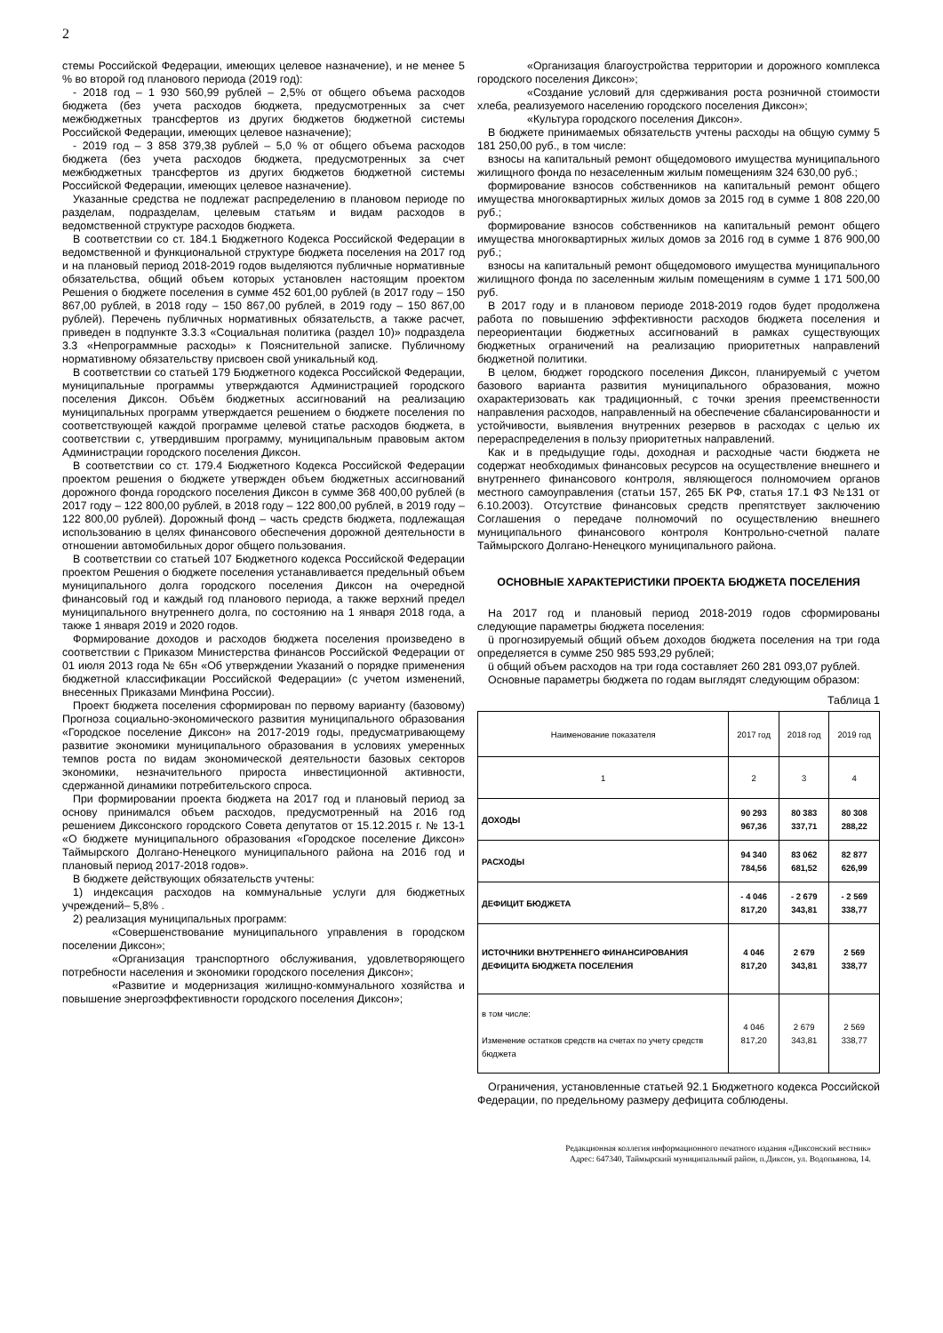2
стемы Российской Федерации, имеющих целевое назначение), и не менее 5 % во второй год планового периода (2019 год):
- 2018 год – 1 930 560,99 рублей – 2,5% от общего объема расходов бюджета (без учета расходов бюджета, предусмотренных за счет межбюджетных трансфертов из других бюджетов бюджетной системы Российской Федерации, имеющих целевое назначение);
- 2019 год – 3 858 379,38 рублей – 5,0 % от общего объема расходов бюджета (без учета расходов бюджета, предусмотренных за счет межбюджетных трансфертов из других бюджетов бюджетной системы Российской Федерации, имеющих целевое назначение).
Указанные средства не подлежат распределению в плановом периоде по разделам, подразделам, целевым статьям и видам расходов в ведомственной структуре расходов бюджета.
В соответствии со ст. 184.1 Бюджетного Кодекса Российской Федерации в ведомственной и функциональной структуре бюджета поселения на 2017 год и на плановый период 2018-2019 годов выделяются публичные нормативные обязательства, общий объем которых установлен настоящим проектом Решения о бюджете поселения в сумме 452 601,00 рублей (в 2017 году – 150 867,00 рублей, в 2018 году – 150 867,00 рублей, в 2019 году – 150 867,00 рублей). Перечень публичных нормативных обязательств, а также расчет, приведен в подпункте 3.3.3 «Социальная политика (раздел 10)» подраздела 3.3 «Непрограммные расходы» к Пояснительной записке. Публичному нормативному обязательству присвоен свой уникальный код.
В соответствии со статьей 179 Бюджетного кодекса Российской Федерации, муниципальные программы утверждаются Администрацией городского поселения Диксон. Объём бюджетных ассигнований на реализацию муниципальных программ утверждается решением о бюджете поселения по соответствующей каждой программе целевой статье расходов бюджета, в соответствии с, утвердившим программу, муниципальным правовым актом Администрации городского поселения Диксон.
В соответствии со ст. 179.4 Бюджетного Кодекса Российской Федерации проектом решения о бюджете утвержден объем бюджетных ассигнований дорожного фонда городского поселения Диксон в сумме 368 400,00 рублей (в 2017 году – 122 800,00 рублей, в 2018 году – 122 800,00 рублей, в 2019 году – 122 800,00 рублей). Дорожный фонд – часть средств бюджета, подлежащая использованию в целях финансового обеспечения дорожной деятельности в отношении автомобильных дорог общего пользования.
В соответствии со статьей 107 Бюджетного кодекса Российской Федерации проектом Решения о бюджете поселения устанавливается предельный объем муниципального долга городского поселения Диксон на очередной финансовый год и каждый год планового периода, а также верхний предел муниципального внутреннего долга, по состоянию на 1 января 2018 года, а также 1 января 2019 и 2020 годов.
Формирование доходов и расходов бюджета поселения произведено в соответствии с Приказом Министерства финансов Российской Федерации от 01 июля 2013 года № 65н «Об утверждении Указаний о порядке применения бюджетной классификации Российской Федерации» (с учетом изменений, внесенных Приказами Минфина России).
Проект бюджета поселения сформирован по первому варианту (базовому) Прогноза социально-экономического развития муниципального образования «Городское поселение Диксон» на 2017-2019 годы, предусматривающему развитие экономики муниципального образования в условиях умеренных темпов роста по видам экономической деятельности базовых секторов экономики, незначительного прироста инвестиционной активности, сдержанной динамики потребительского спроса.
При формировании проекта бюджета на 2017 год и плановый период за основу принимался объем расходов, предусмотренный на 2016 год решением Диксонского городского Совета депутатов от 15.12.2015 г. № 13-1 «О бюджете муниципального образования «Городское поселение Диксон» Таймырского Долгано-Ненецкого муниципального района на 2016 год и плановый период 2017-2018 годов».
В бюджете действующих обязательств учтены:
1) индексация расходов на коммунальные услуги для бюджетных учреждений– 5,8% .
2) реализация муниципальных программ:
«Совершенствование муниципального управления в городском поселении Диксон»;
«Организация транспортного обслуживания, удовлетворяющего потребности населения и экономики городского поселения Диксон»;
«Развитие и модернизация жилищно-коммунального хозяйства и повышение энергоэффективности городского поселения Диксон»;
«Организация благоустройства территории и дорожного комплекса городского поселения Диксон»;
«Создание условий для сдерживания роста розничной стоимости хлеба, реализуемого населению городского поселения Диксон»;
«Культура городского поселения Диксон».
В бюджете принимаемых обязательств учтены расходы на общую сумму 5 181 250,00 руб., в том числе:
взносы на капитальный ремонт общедомового имущества муниципального жилищного фонда по незаселенным жилым помещениям 324 630,00 руб.;
формирование взносов собственников на капитальный ремонт общего имущества многоквартирных жилых домов за 2015 год в сумме 1 808 220,00 руб.;
формирование взносов собственников на капитальный ремонт общего имущества многоквартирных жилых домов за 2016 год в сумме 1 876 900,00 руб.;
взносы на капитальный ремонт общедомового имущества муниципального жилищного фонда по заселенным жилым помещениям в сумме 1 171 500,00 руб.
В 2017 году и в плановом периоде 2018-2019 годов будет продолжена работа по повышению эффективности расходов бюджета поселения и переориентации бюджетных ассигнований в рамках существующих бюджетных ограничений на реализацию приоритетных направлений бюджетной политики.
В целом, бюджет городского поселения Диксон, планируемый с учетом базового варианта развития муниципального образования, можно охарактеризовать как традиционный, с точки зрения преемственности направления расходов, направленный на обеспечение сбалансированности и устойчивости, выявления внутренних резервов в расходах с целью их перераспределения в пользу приоритетных направлений.
Как и в предыдущие годы, доходная и расходные части бюджета не содержат необходимых финансовых ресурсов на осуществление внешнего и внутреннего финансового контроля, являющегося полномочием органов местного самоуправления (статьи 157, 265 БК РФ, статья 17.1 ФЗ №131 от 6.10.2003). Отсутствие финансовых средств препятствует заключению Соглашения о передаче полномочий по осуществлению внешнего муниципального финансового контроля Контрольно-счетной палате Таймырского Долгано-Ненецкого муниципального района.
ОСНОВНЫЕ ХАРАКТЕРИСТИКИ ПРОЕКТА БЮДЖЕТА ПОСЕЛЕНИЯ
На 2017 год и плановый период 2018-2019 годов сформированы следующие параметры бюджета поселения:
ü прогнозируемый общий объем доходов бюджета поселения на три года определяется в сумме 250 985 593,29 рублей;
ü общий объем расходов на три года составляет 260 281 093,07 рублей.
Основные параметры бюджета по годам выглядят следующим образом:
Таблица 1
| Наименование показателя | 2017 год | 2018 год | 2019 год |
| 1 | 2 | 3 | 4 |
| ДОХОДЫ | 90 293 967,36 | 80 383 337,71 | 80 308 288,22 |
| РАСХОДЫ | 94 340 784,56 | 83 062 681,52 | 82 877 626,99 |
| ДЕФИЦИТ БЮДЖЕТА | - 4 046 817,20 | - 2 679 343,81 | - 2 569 338,77 |
| ИСТОЧНИКИ ВНУТРЕННЕГО ФИНАНСИРОВАНИЯ ДЕФИЦИТА БЮДЖЕТА ПОСЕЛЕНИЯ | 4 046 817,20 | 2 679 343,81 | 2 569 338,77 |
| в том числе: Изменение остатков средств на счетах по учету средств бюджета | 4 046 817,20 | 2 679 343,81 | 2 569 338,77 |
Ограничения, установленные статьей 92.1 Бюджетного кодекса Российской Федерации, по предельному размеру дефицита соблюдены.
Редакционная коллегия информационного печатного издания «Диксонский вестник»
Адрес: 647340, Таймырский муниципальный район, п.Диксон, ул. Водопьянова, 14.